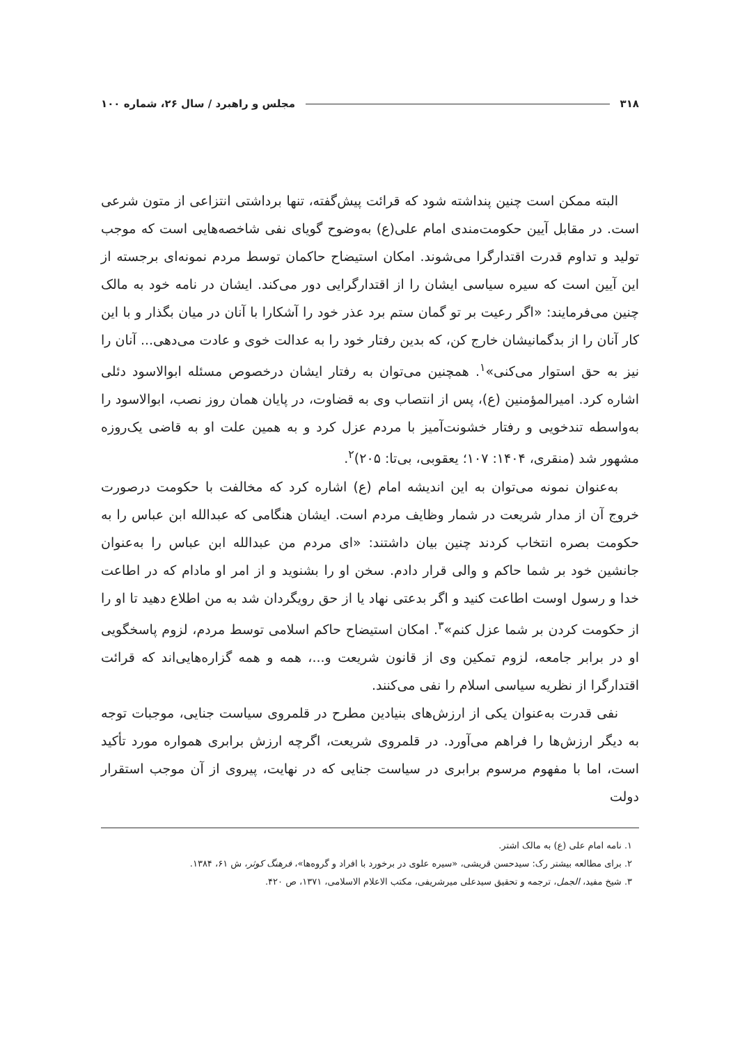۳۱۸ مجلس و راهبرد / سال ۲۶، شماره ۱۰۰
البته ممکن است چنین پنداشته شود که قرائت پیش‌گفته، تنها برداشتی انتزاعی از متون شرعی است. در مقابل آیین حکومت‌مندی امام علی(ع) به‌وضوح گویای نفی شاخصه‌هایی است که موجب تولید و تداوم قدرت اقتدارگرا می‌شوند. امکان استیضاح حاکمان توسط مردم نمونه‌ای برجسته از این آیین است که سیره سیاسی ایشان را از اقتدارگرایی دور می‌کند. ایشان در نامه خود به مالک چنین می‌فرمایند: «اگر رعیت بر تو گمان ستم برد عذر خود را آشکارا با آنان در میان بگذار و با این کار آنان را از بدگمانیشان خارج کن، که بدین رفتار خود را به عدالت خوی و عادت می‌دهی... آنان را نیز به حق استوار می‌کنی»<sup>۱</sup>. همچنین می‌توان به رفتار ایشان درخصوص مسئله ابوالاسود دئلی اشاره کرد. امیرالمؤمنین (ع)، پس از انتصاب وی به قضاوت، در پایان همان روز نصب، ابوالاسود را به‌واسطه تندخویی و رفتار خشونت‌آمیز با مردم عزل کرد و به همین علت او به قاضی یک‌روزه مشهور شد (منقری، ۱۴۰۴: ۱۰۷؛ یعقوبی، بی‌تا: ۲۰۵)<sup>۲</sup>.
به‌عنوان نمونه می‌توان به این اندیشه امام (ع) اشاره کرد که مخالفت با حکومت درصورت خروج آن از مدار شریعت در شمار وظایف مردم است. ایشان هنگامی که عبدالله ابن عباس را به حکومت بصره انتخاب کردند چنین بیان داشتند: «ای مردم من عبدالله ابن عباس را به‌عنوان جانشین خود بر شما حاکم و والی قرار دادم. سخن او را بشنوید و از امر او مادام که در اطاعت خدا و رسول اوست اطاعت کنید و اگر بدعتی نهاد یا از حق رویگردان شد به من اطلاع دهید تا او را از حکومت کردن بر شما عزل کنم»<sup>۳</sup>. امکان استیضاح حاکم اسلامی توسط مردم، لزوم پاسخگویی او در برابر جامعه، لزوم تمکین وی از قانون شریعت و...، همه و همه گزاره‌هایی‌اند که قرائت اقتدارگرا از نظریه سیاسی اسلام را نفی می‌کنند.
نفی قدرت به‌عنوان یکی از ارزش‌های بنیادین مطرح در قلمروی سیاست جنایی، موجبات توجه به دیگر ارزش‌ها را فراهم می‌آورد. در قلمروی شریعت، اگرچه ارزش برابری همواره مورد تأکید است، اما با مفهوم مرسوم برابری در سیاست جنایی که در نهایت، پیروی از آن موجب استقرار دولت
۱. نامه امام علی (ع) به مالک اشتر.
۲. برای مطالعه بیشتر رک: سیدحسن قریشی، «سیره علوی در برخورد با افراد و گروه‌ها»، فرهنگ کوثر، ش ۶۱، ۱۳۸۴.
۳. شیخ مفید، الجمل، ترجمه و تحقیق سیدعلی میرشریفی، مکتب الاعلام الاسلامی، ۱۳۷۱، ص ۴۲۰.